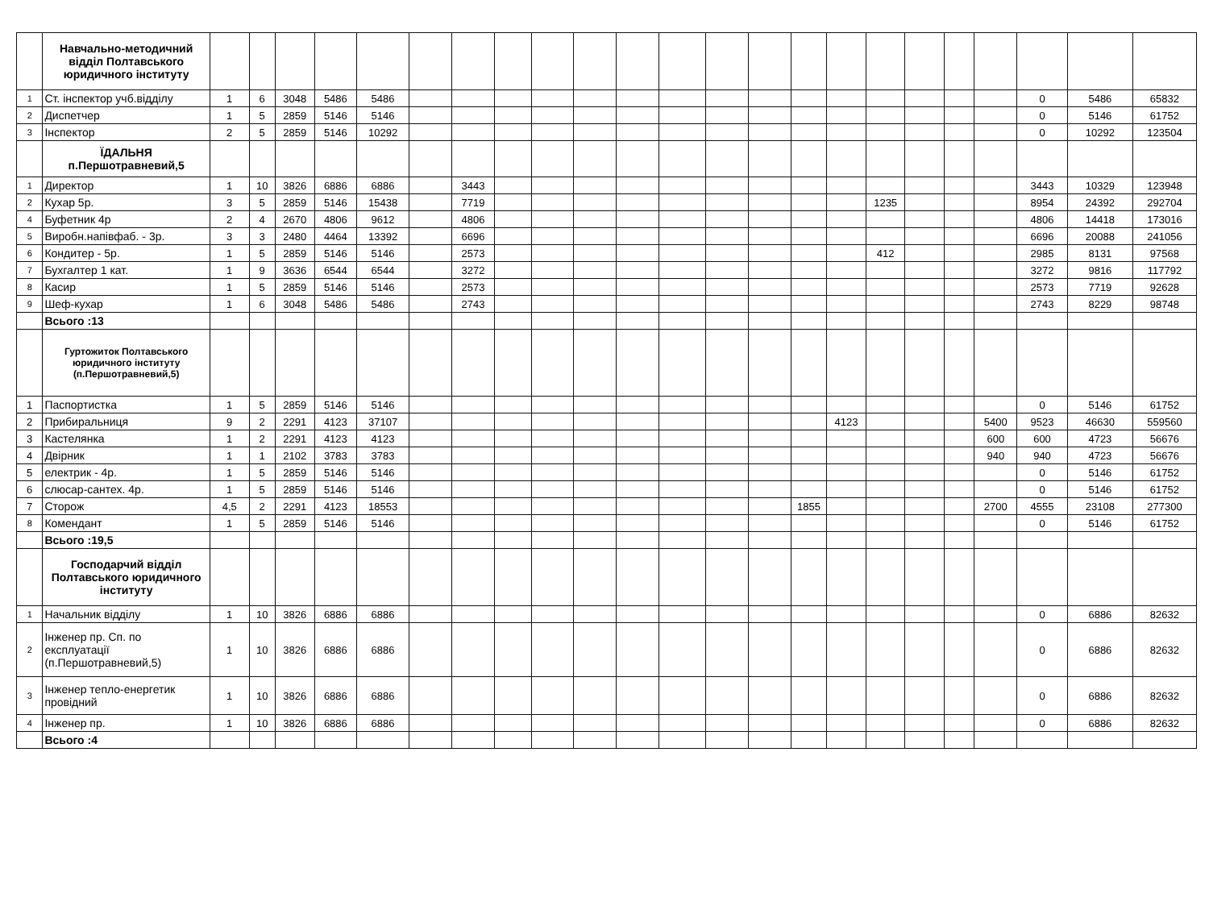| | Навчально-методичний відділ Полтавського юридичного інституту | | | | | | | | | | | | | | | | | | | | | | | |
| 1 | Ст. інспектор учб.відділу | 1 | 6 | 3048 | 5486 | 5486 | | | | | | | | | | | | | | | | 0 | 5486 | 65832 |
| 2 | Диспетчер | 1 | 5 | 2859 | 5146 | 5146 | | | | | | | | | | | | | | | | 0 | 5146 | 61752 |
| 3 | Інспектор | 2 | 5 | 2859 | 5146 | 10292 | | | | | | | | | | | | | | | | 0 | 10292 | 123504 |
| | ЇДАЛЬНЯ п.Першотравневий,5 | | | | | | | | | | | | | | | | | | | | | | | |
| 1 | Директор | 1 | 10 | 3826 | 6886 | 6886 | | 3443 | | | | | | | | | | | | | | 3443 | 10329 | 123948 |
| 2 | Кухар 5р. | 3 | 5 | 2859 | 5146 | 15438 | | 7719 | | | | | | | | | | 1235 | | | | 8954 | 24392 | 292704 |
| 4 | Буфетник 4р | 2 | 4 | 2670 | 4806 | 9612 | | 4806 | | | | | | | | | | | | | | 4806 | 14418 | 173016 |
| 5 | Виробн.напівфаб. - 3р. | 3 | 3 | 2480 | 4464 | 13392 | | 6696 | | | | | | | | | | | | | | 6696 | 20088 | 241056 |
| 6 | Кондитер - 5р. | 1 | 5 | 2859 | 5146 | 5146 | | 2573 | | | | | | | | | | 412 | | | | 2985 | 8131 | 97568 |
| 7 | Бухгалтер 1 кат. | 1 | 9 | 3636 | 6544 | 6544 | | 3272 | | | | | | | | | | | | | | 3272 | 9816 | 117792 |
| 8 | Касир | 1 | 5 | 2859 | 5146 | 5146 | | 2573 | | | | | | | | | | | | | | 2573 | 7719 | 92628 |
| 9 | Шеф-кухар | 1 | 6 | 3048 | 5486 | 5486 | | 2743 | | | | | | | | | | | | | | 2743 | 8229 | 98748 |
| | Всього :13 | | | | | | | | | | | | | | | | | | | | | | | |
| | Гуртожиток Полтавського юридичного інституту (п.Першотравневий,5) | | | | | | | | | | | | | | | | | | | | | | | |
| 1 | Паспортистка | 1 | 5 | 2859 | 5146 | 5146 | | | | | | | | | | | | | | | | 0 | 5146 | 61752 |
| 2 | Прибиральниця | 9 | 2 | 2291 | 4123 | 37107 | | | | | | | | | | | 4123 | | | | 5400 | 9523 | 46630 | 559560 |
| 3 | Кастелянка | 1 | 2 | 2291 | 4123 | 4123 | | | | | | | | | | | | | | | 600 | 600 | 4723 | 56676 |
| 4 | Двірник | 1 | 1 | 2102 | 3783 | 3783 | | | | | | | | | | | | | | | 940 | 940 | 4723 | 56676 |
| 5 | електрик - 4р. | 1 | 5 | 2859 | 5146 | 5146 | | | | | | | | | | | | | | | | 0 | 5146 | 61752 |
| 6 | слюсар-сантех. 4р. | 1 | 5 | 2859 | 5146 | 5146 | | | | | | | | | | | | | | | | 0 | 5146 | 61752 |
| 7 | Сторож | 4,5 | 2 | 2291 | 4123 | 18553 | | | | | | | | | | 1855 | | | | | 2700 | 4555 | 23108 | 277300 |
| 8 | Комендант | 1 | 5 | 2859 | 5146 | 5146 | | | | | | | | | | | | | | | | 0 | 5146 | 61752 |
| | Всього :19,5 | | | | | | | | | | | | | | | | | | | | | | | |
| | Господарчий відділ Полтавського юридичного інституту | | | | | | | | | | | | | | | | | | | | | | | |
| 1 | Начальник відділу | 1 | 10 | 3826 | 6886 | 6886 | | | | | | | | | | | | | | | | 0 | 6886 | 82632 |
| 2 | Інженер пр. Сп. по експлуатації (п.Першотравневий,5) | 1 | 10 | 3826 | 6886 | 6886 | | | | | | | | | | | | | | | | 0 | 6886 | 82632 |
| 3 | Інженер тепло-енергетик провідний | 1 | 10 | 3826 | 6886 | 6886 | | | | | | | | | | | | | | | | 0 | 6886 | 82632 |
| 4 | Інженер пр. | 1 | 10 | 3826 | 6886 | 6886 | | | | | | | | | | | | | | | | 0 | 6886 | 82632 |
| | Всього :4 | | | | | | | | | | | | | | | | | | | | | | | |